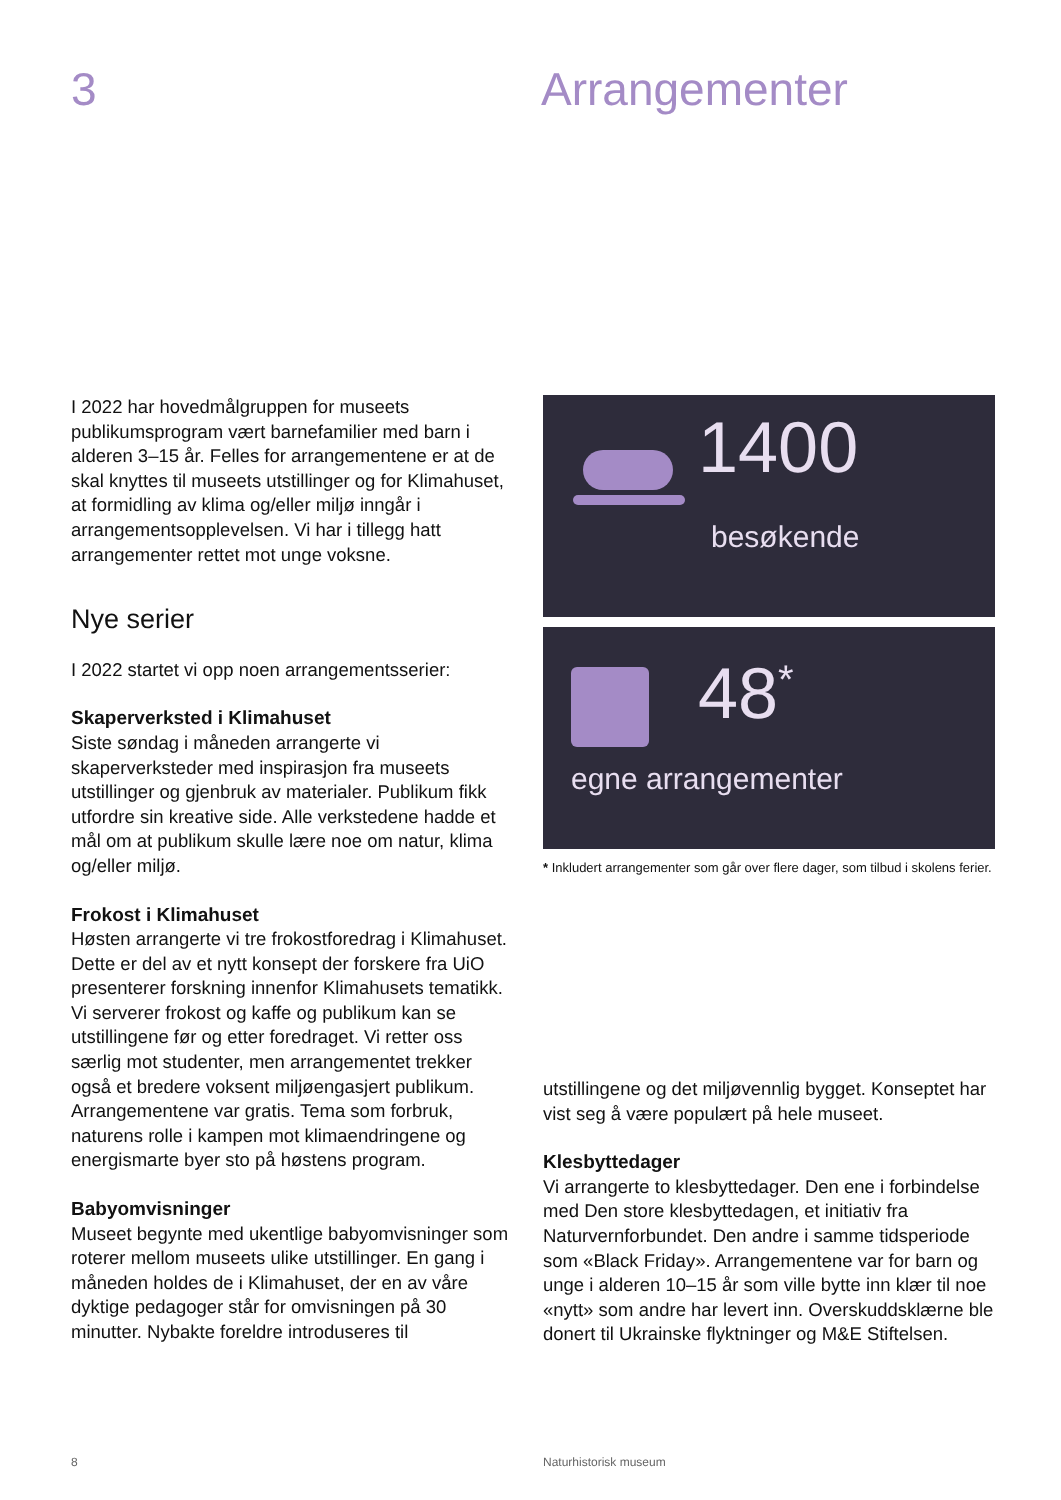3 Arrangementer
I 2022 har hovedmålgruppen for museets publikumsprogram vært barnefamilier med barn i alderen 3–15 år. Felles for arrangementene er at de skal knyttes til museets utstillinger og for Klimahuset, at formidling av klima og/eller miljø inngår i arrangementsopplevelsen. Vi har i tillegg hatt arrangementer rettet mot unge voksne.
Nye serier
I 2022 startet vi opp noen arrangementsserier:
Skaperverksted i Klimahuset
Siste søndag i måneden arrangerte vi skaperverksteder med inspirasjon fra museets utstillinger og gjenbruk av materialer. Publikum fikk utfordre sin kreative side. Alle verkstedene hadde et mål om at publikum skulle lære noe om natur, klima og/eller miljø.
Frokost i Klimahuset
Høsten arrangerte vi tre frokostforedrag i Klimahuset. Dette er del av et nytt konsept der forskere fra UiO presenterer forskning innenfor Klimahusets tematikk. Vi serverer frokost og kaffe og publikum kan se utstillingene før og etter foredraget. Vi retter oss særlig mot studenter, men arrangementet trekker også et bredere voksent miljøengasjert publikum. Arrangementene var gratis. Tema som forbruk, naturens rolle i kampen mot klimaendringene og energismarte byer sto på høstens program.
Babyomvisninger
Museet begynte med ukentlige babyomvisninger som roterer mellom museets ulike utstillinger. En gang i måneden holdes de i Klimahuset, der en av våre dyktige pedagoger står for omvisningen på 30 minutter. Nybakte foreldre introduseres til
1400
besøkende
48<sup>*</sup>
egne arrangementer
* Inkludert arrangementer som går over flere dager, som tilbud i skolens ferier.
utstillingene og det miljøvennlig bygget. Konseptet har vist seg å være populært på hele museet.
Klesbyttedager
Vi arrangerte to klesbyttedager. Den ene i forbindelse med Den store klesbyttedagen, et initiativ fra Naturvernforbundet. Den andre i samme tidsperiode som «Black Friday». Arrangementene var for barn og unge i alderen 10–15 år som ville bytte inn klær til noe «nytt» som andre har levert inn. Overskuddsklærne ble donert til Ukrainske flyktninger og M&E Stiftelsen.
8 Naturhistorisk museum